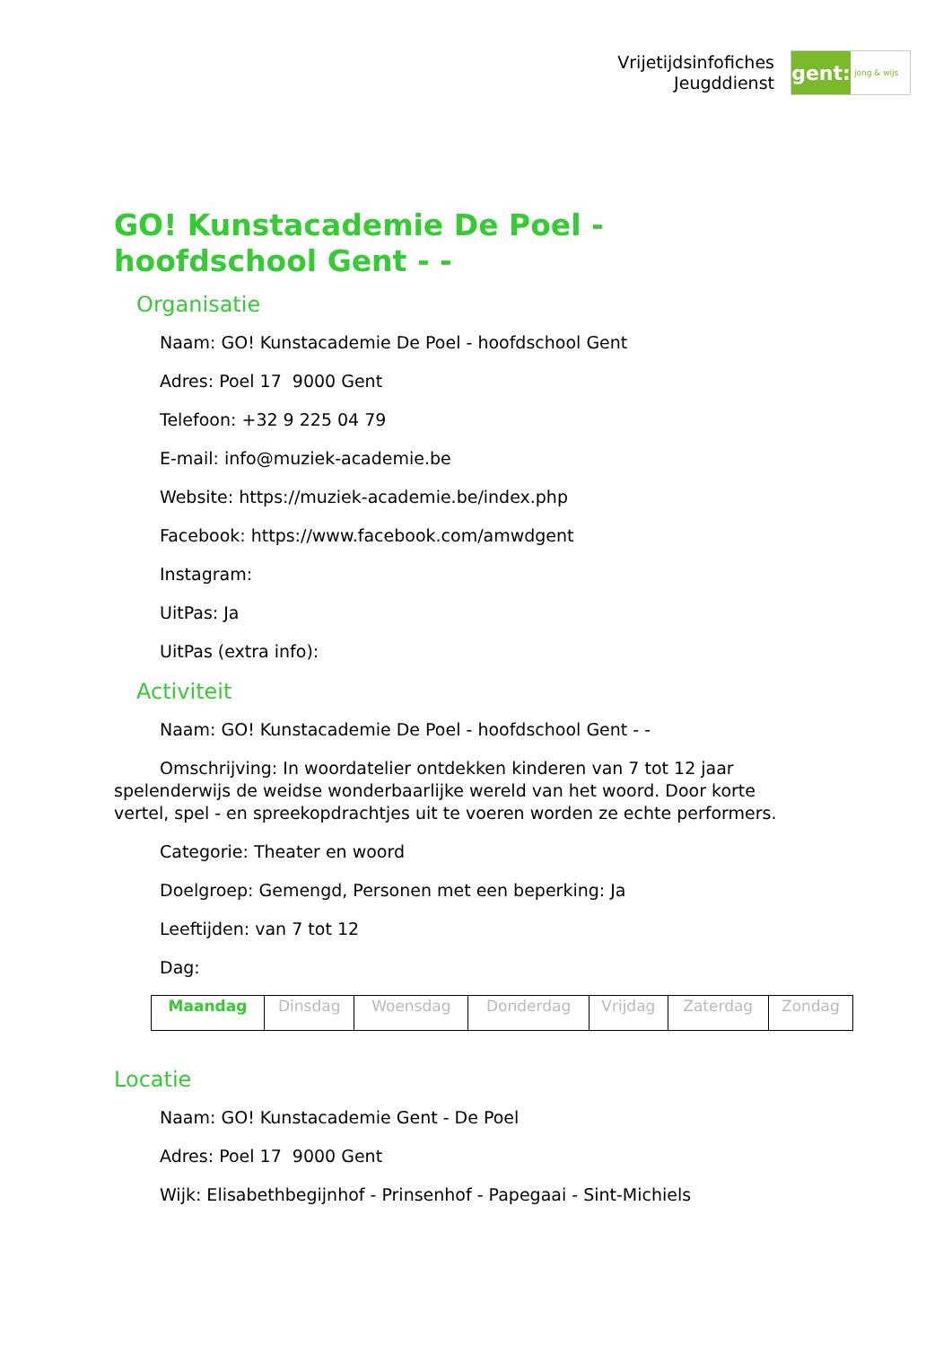Vrijetijdsinfofiches
Jeugddienst
gent:
jong & wijs
GO! Kunstacademie De Poel - hoofdschool Gent - -
Organisatie
Naam: GO! Kunstacademie De Poel - hoofdschool Gent
Adres: Poel 17 9000 Gent
Telefoon: +32 9 225 04 79
E-mail: info@muziek-academie.be
Website: https://muziek-academie.be/index.php
Facebook: https://www.facebook.com/amwdgent
Instagram:
UitPas: Ja
UitPas (extra info):
Activiteit
Naam: GO! Kunstacademie De Poel - hoofdschool Gent - -
Omschrijving: In woordatelier ontdekken kinderen van 7 tot 12 jaar spelenderwijs de weidse wonderbaarlijke wereld van het woord. Door korte vertel, spel - en spreekopdrachtjes uit te voeren worden ze echte performers.
Categorie: Theater en woord
Doelgroep: Gemengd, Personen met een beperking: Ja
Leeftijden: van 7 tot 12
Dag:
| Maandag | Dinsdag | Woensdag | Donderdag | Vrijdag | Zaterdag | Zondag |
Locatie
Naam: GO! Kunstacademie Gent - De Poel
Adres: Poel 17 9000 Gent
Wijk: Elisabethbegijnhof - Prinsenhof - Papegaai - Sint-Michiels